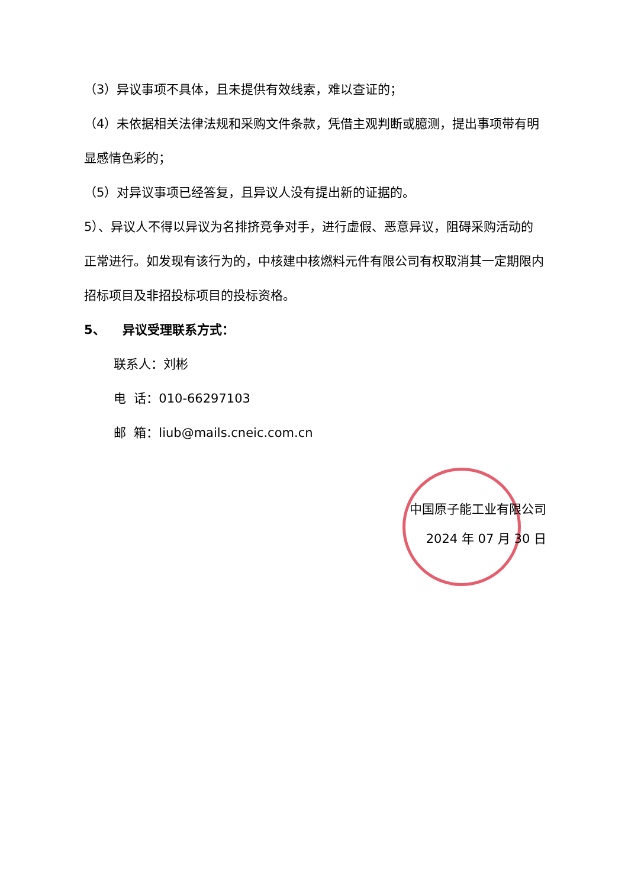（3）异议事项不具体，且未提供有效线索，难以查证的；
（4）未依据相关法律法规和采购文件条款，凭借主观判断或臆测，提出事项带有明显感情色彩的；
（5）对异议事项已经答复，且异议人没有提出新的证据的。
5）、异议人不得以异议为名排挤竞争对手，进行虚假、恶意异议，阻碍采购活动的正常进行。如发现有该行为的，中核建中核燃料元件有限公司有权取消其一定期限内招标项目及非招投标项目的投标资格。
5、 异议受理联系方式：
联系人：刘彬
电 话：010-66297103
邮 箱：liub@mails.cneic.com.cn
中国原子能工业有限公司
2024 年 07 月 30 日